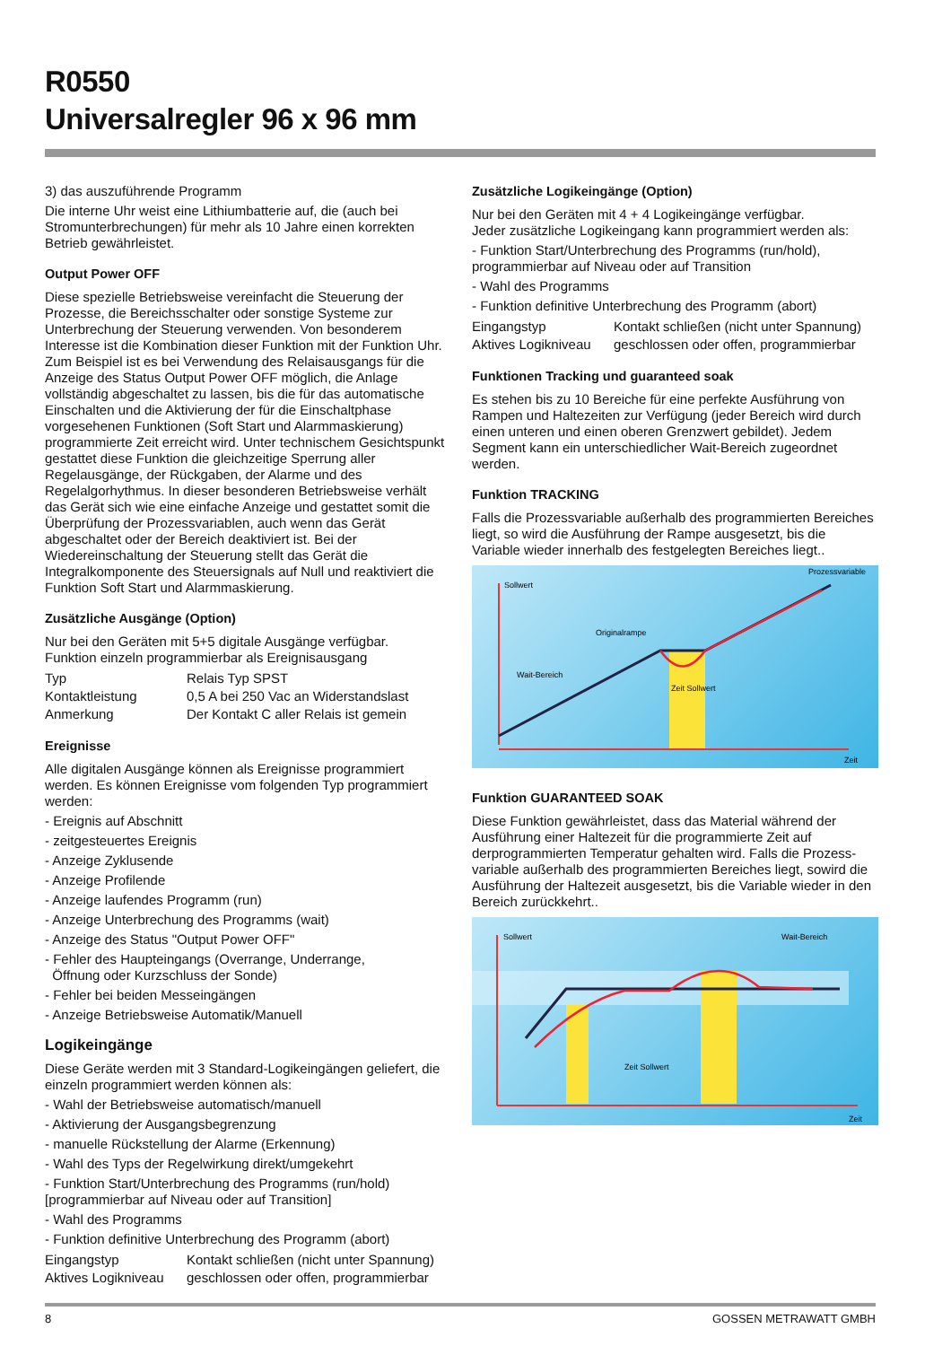R0550
Universalregler 96 x 96 mm
3) das auszuführende Programm
Die interne Uhr weist eine Lithiumbatterie auf, die (auch bei Stromunterbrechungen) für mehr als 10 Jahre einen korrekten Betrieb gewährleistet.
Output Power OFF
Diese spezielle Betriebsweise vereinfacht die Steuerung der Prozesse, die Bereichsschalter oder sonstige Systeme zur Unterbrechung der Steuerung verwenden. Von besonderem Interesse ist die Kombination dieser Funktion mit der Funktion Uhr. Zum Beispiel ist es bei Verwendung des Relaisausgangs für die Anzeige des Status Output Power OFF möglich, die Anlage vollständig abgeschaltet zu lassen, bis die für das automatische Einschalten und die Aktivierung der für die Einschaltphase vorgesehenen Funktionen (Soft Start und Alarmmaskierung) programmierte Zeit erreicht wird. Unter technischem Gesichtspunkt gestattet diese Funktion die gleichzeitige Sperrung aller Regelausgänge, der Rückgaben, der Alarme und des Regelalgorhythmus. In dieser besonderen Betriebsweise verhält das Gerät sich wie eine einfache Anzeige und gestattet somit die Überprüfung der Prozessvariablen, auch wenn das Gerät abgeschaltet oder der Bereich deaktiviert ist. Bei der Wiedereinschaltung der Steuerung stellt das Gerät die Integralkomponente des Steuersignals auf Null und reaktiviert die Funktion Soft Start und Alarmmaskierung.
Zusätzliche Ausgänge (Option)
Nur bei den Geräten mit 5+5 digitale Ausgänge verfügbar.
Funktion einzeln programmierbar als Ereignisausgang
| Typ | Relais Typ SPST |
| Kontaktleistung | 0,5 A bei 250 Vac an Widerstandslast |
| Anmerkung | Der Kontakt C aller Relais ist gemein |
Ereignisse
Alle digitalen Ausgänge können als Ereignisse programmiert werden. Es können Ereignisse vom folgenden Typ programmiert werden:
- Ereignis auf Abschnitt
- zeitgesteuertes Ereignis
- Anzeige Zyklusende
- Anzeige Profilende
- Anzeige laufendes Programm (run)
- Anzeige Unterbrechung des Programms (wait)
- Anzeige des Status "Output Power OFF"
- Fehler des Haupteingangs (Overrange, Underrange,
Öffnung oder Kurzschluss der Sonde)
- Fehler bei beiden Messeingängen
- Anzeige Betriebsweise Automatik/Manuell
Logikeingänge
Diese Geräte werden mit 3 Standard-Logikeingängen geliefert, die einzeln programmiert werden können als:
- Wahl der Betriebsweise automatisch/manuell
- Aktivierung der Ausgangsbegrenzung
- manuelle Rückstellung der Alarme (Erkennung)
- Wahl des Typs der Regelwirkung direkt/umgekehrt
- Funktion Start/Unterbrechung des Programms (run/hold) [programmierbar auf Niveau oder auf Transition]
- Wahl des Programms
- Funktion definitive Unterbrechung des Programm (abort)
| Eingangstyp | Kontakt schließen (nicht unter Spannung) |
| Aktives Logikniveau | geschlossen oder offen, programmierbar |
Zusätzliche Logikeingänge (Option)
Nur bei den Geräten mit 4 + 4 Logikeingänge verfügbar.
Jeder zusätzliche Logikeingang kann programmiert werden als:
- Funktion Start/Unterbrechung des Programms (run/hold), programmierbar auf Niveau oder auf Transition
- Wahl des Programms
- Funktion definitive Unterbrechung des Programm (abort)
| Eingangstyp | Kontakt schließen (nicht unter Spannung) |
| Aktives Logikniveau | geschlossen oder offen, programmierbar |
Funktionen Tracking und guaranteed soak
Es stehen bis zu 10 Bereiche für eine perfekte Ausführung von Rampen und Haltezeiten zur Verfügung (jeder Bereich wird durch einen unteren und einen oberen Grenzwert gebildet). Jedem Segment kann ein unterschiedlicher Wait-Bereich zugeordnet werden.
Funktion TRACKING
Falls die Prozessvariable außerhalb des programmierten Bereiches liegt, so wird die Ausführung der Rampe ausgesetzt, bis die Variable wieder innerhalb des festgelegten Bereiches liegt..
Sollwert
Prozessvariable
Originalrampe
Wait-Bereich
Zeit Sollwert
Zeit
Funktion GUARANTEED SOAK
Diese Funktion gewährleistet, dass das Material während der Ausführung einer Haltezeit für die programmierte Zeit auf derprogrammierten Temperatur gehalten wird. Falls die Prozess-variable außerhalb des programmierten Bereiches liegt, sowird die Ausführung der Haltezeit ausgesetzt, bis die Variable wieder in den Bereich zurückkehrt..
Sollwert
Wait-Bereich
Zeit Sollwert
Zeit
8 GOSSEN METRAWATT GMBH